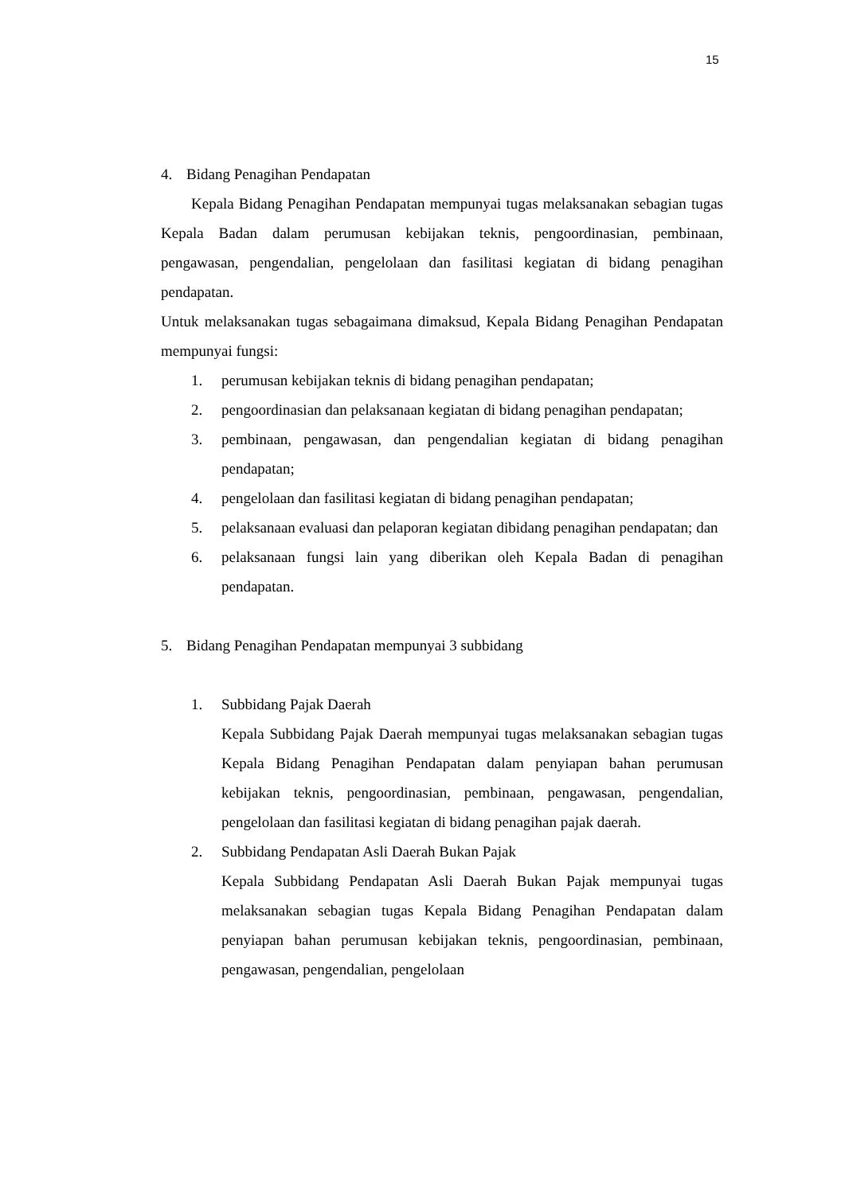15
4. Bidang Penagihan Pendapatan
Kepala Bidang Penagihan Pendapatan mempunyai tugas melaksanakan sebagian tugas Kepala Badan dalam perumusan kebijakan teknis, pengoordinasian, pembinaan, pengawasan, pengendalian, pengelolaan dan fasilitasi kegiatan di bidang penagihan pendapatan.
Untuk melaksanakan tugas sebagaimana dimaksud, Kepala Bidang Penagihan Pendapatan mempunyai fungsi:
1. perumusan kebijakan teknis di bidang penagihan pendapatan;
2. pengoordinasian dan pelaksanaan kegiatan di bidang penagihan pendapatan;
3. pembinaan, pengawasan, dan pengendalian kegiatan di bidang penagihan pendapatan;
4. pengelolaan dan fasilitasi kegiatan di bidang penagihan pendapatan;
5. pelaksanaan evaluasi dan pelaporan kegiatan dibidang penagihan pendapatan; dan
6. pelaksanaan fungsi lain yang diberikan oleh Kepala Badan di penagihan pendapatan.
5. Bidang Penagihan Pendapatan mempunyai 3 subbidang
1. Subbidang Pajak Daerah
Kepala Subbidang Pajak Daerah mempunyai tugas melaksanakan sebagian tugas Kepala Bidang Penagihan Pendapatan dalam penyiapan bahan perumusan kebijakan teknis, pengoordinasian, pembinaan, pengawasan, pengendalian, pengelolaan dan fasilitasi kegiatan di bidang penagihan pajak daerah.
2. Subbidang Pendapatan Asli Daerah Bukan Pajak
Kepala Subbidang Pendapatan Asli Daerah Bukan Pajak mempunyai tugas melaksanakan sebagian tugas Kepala Bidang Penagihan Pendapatan dalam penyiapan bahan perumusan kebijakan teknis, pengoordinasian, pembinaan, pengawasan, pengendalian, pengelolaan